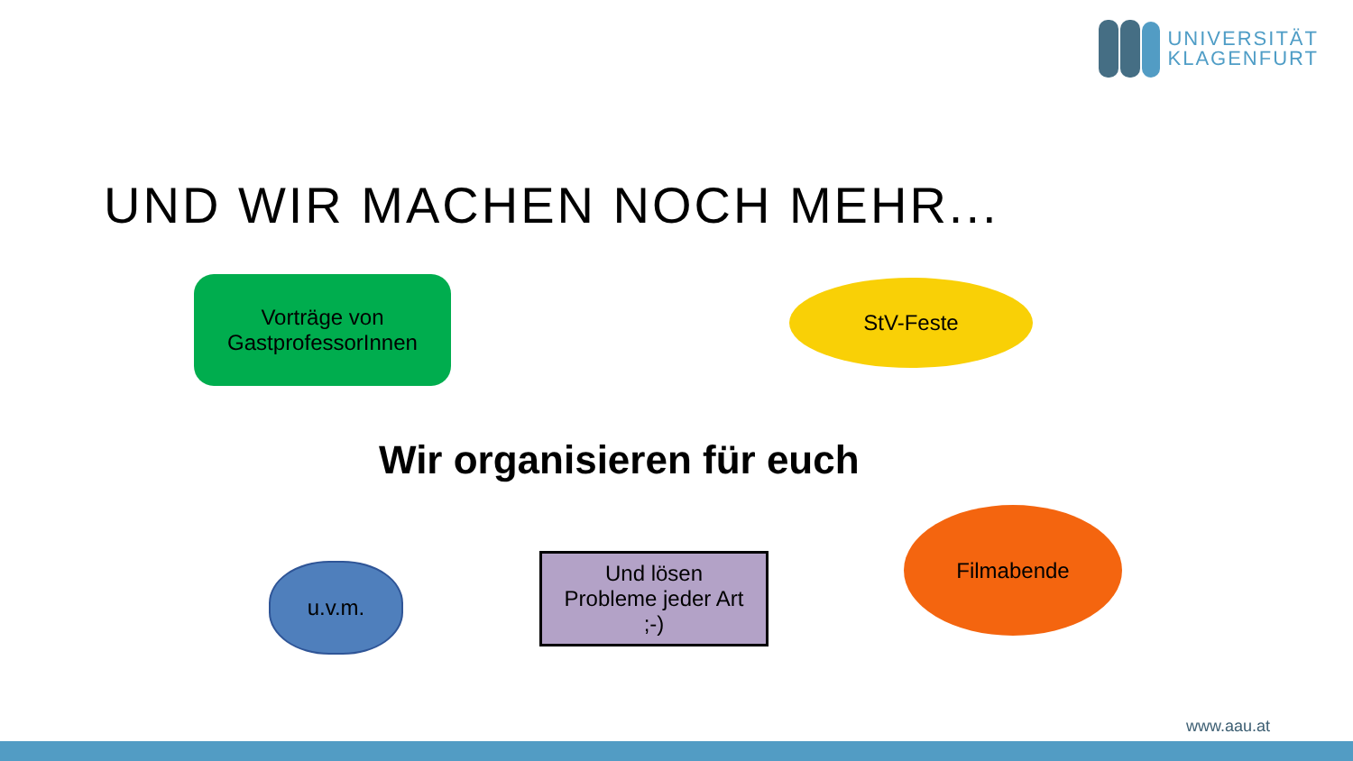UNIVERSITÄT
KLAGENFURT
UND WIR MACHEN NOCH MEHR...
Vorträge von
GastprofessorInnen
StV-Feste
Wir organisieren für euch
u.v.m.
Und lösen
Probleme jeder Art
;-)
Filmabende
www.aau.at